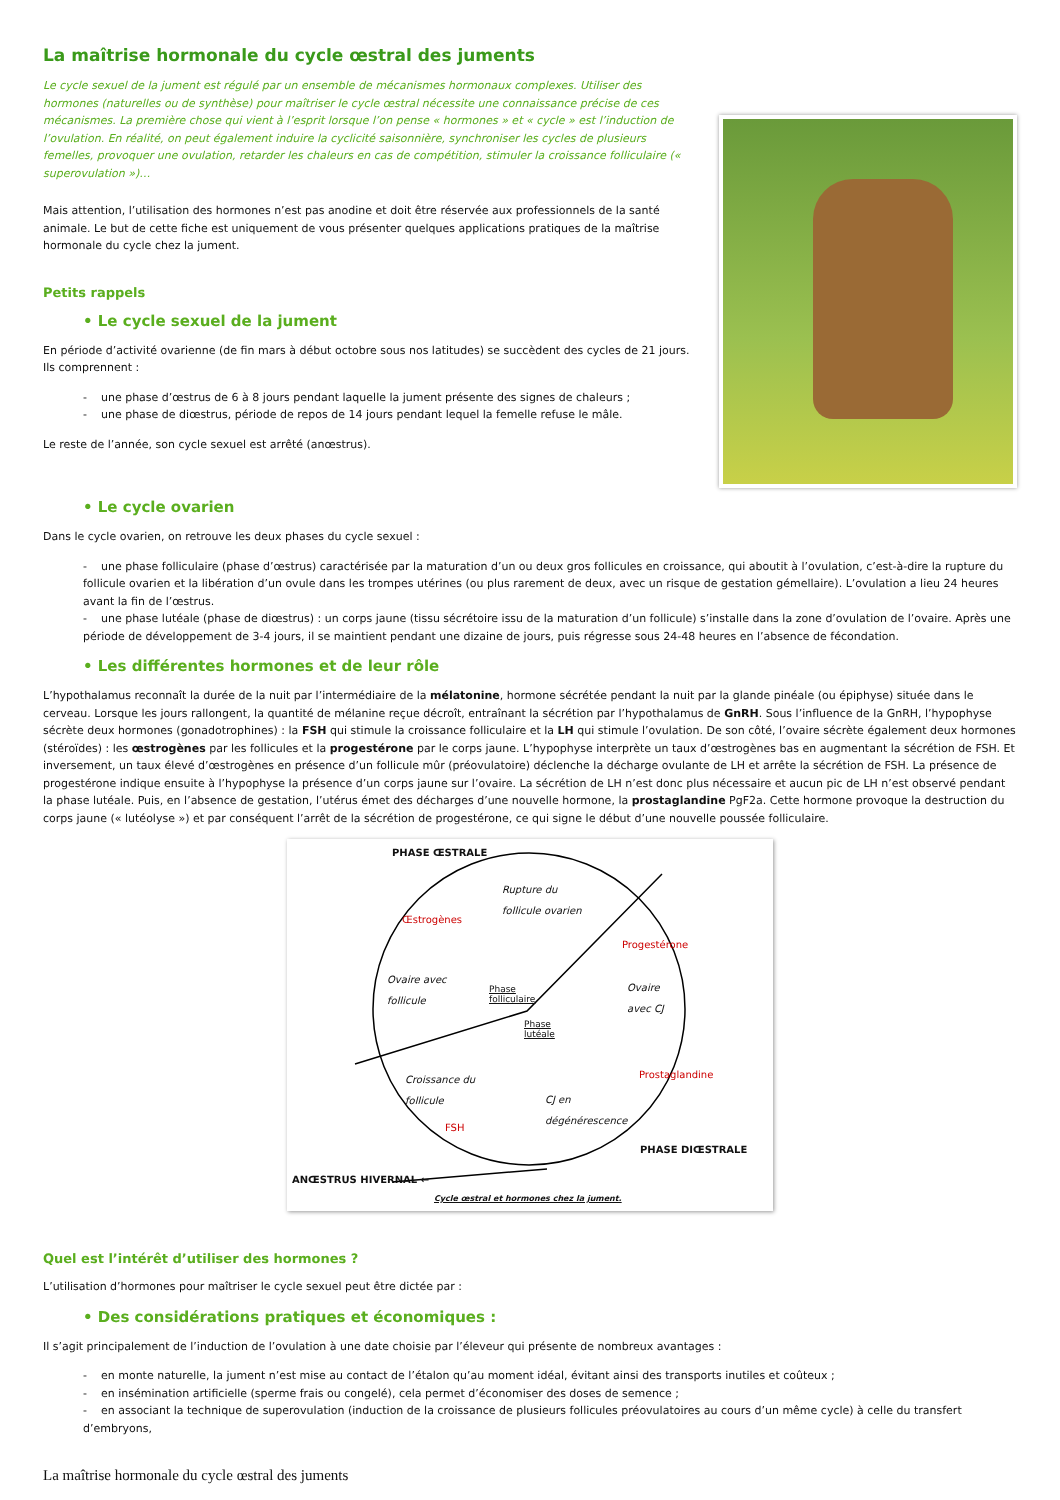La maîtrise hormonale du cycle œstral des juments
Le cycle sexuel de la jument est régulé par un ensemble de mécanismes hormonaux complexes. Utiliser des hormones (naturelles ou de synthèse) pour maîtriser le cycle œstral nécessite une connaissance précise de ces mécanismes. La première chose qui vient à l’esprit lorsque l’on pense « hormones » et « cycle » est l’induction de l’ovulation. En réalité, on peut également induire la cyclicité saisonnière, synchroniser les cycles de plusieurs femelles, provoquer une ovulation, retarder les chaleurs en cas de compétition, stimuler la croissance folliculaire (« superovulation »)…
Mais attention, l’utilisation des hormones n’est pas anodine et doit être réservée aux professionnels de la santé animale. Le but de cette fiche est uniquement de vous présenter quelques applications pratiques de la maîtrise hormonale du cycle chez la jument.
Petits rappels
• Le cycle sexuel de la jument
En période d’activité ovarienne (de fin mars à début octobre sous nos latitudes) se succèdent des cycles de 21 jours. Ils comprennent :
- une phase d’œstrus de 6 à 8 jours pendant laquelle la jument présente des signes de chaleurs ;
- une phase de diœstrus, période de repos de 14 jours pendant lequel la femelle refuse le mâle.
Le reste de l’année, son cycle sexuel est arrêté (anœstrus).
• Le cycle ovarien
Dans le cycle ovarien, on retrouve les deux phases du cycle sexuel :
- une phase folliculaire (phase d’œstrus) caractérisée par la maturation d’un ou deux gros follicules en croissance, qui aboutit à l’ovulation, c’est-à-dire la rupture du follicule ovarien et la libération d’un ovule dans les trompes utérines (ou plus rarement de deux, avec un risque de gestation gémellaire). L’ovulation a lieu 24 heures avant la fin de l’œstrus.
- une phase lutéale (phase de diœstrus) : un corps jaune (tissu sécrétoire issu de la maturation d’un follicule) s’installe dans la zone d’ovulation de l’ovaire. Après une période de développement de 3-4 jours, il se maintient pendant une dizaine de jours, puis régresse sous 24-48 heures en l’absence de fécondation.
• Les différentes hormones et de leur rôle
L’hypothalamus reconnaît la durée de la nuit par l’intermédiaire de la mélatonine, hormone sécrétée pendant la nuit par la glande pinéale (ou épiphyse) située dans le cerveau. Lorsque les jours rallongent, la quantité de mélanine reçue décroît, entraînant la sécrétion par l’hypothalamus de GnRH. Sous l’influence de la GnRH, l’hypophyse sécrète deux hormones (gonadotrophines) : la FSH qui stimule la croissance folliculaire et la LH qui stimule l’ovulation. De son côté, l’ovaire sécrète également deux hormones (stéroïdes) : les œstrogènes par les follicules et la progestérone par le corps jaune. L’hypophyse interprète un taux d’œstrogènes bas en augmentant la sécrétion de FSH. Et inversement, un taux élevé d’œstrogènes en présence d’un follicule mûr (préovulatoire) déclenche la décharge ovulante de LH et arrête la sécrétion de FSH. La présence de progestérone indique ensuite à l’hypophyse la présence d’un corps jaune sur l’ovaire. La sécrétion de LH n’est donc plus nécessaire et aucun pic de LH n’est observé pendant la phase lutéale. Puis, en l’absence de gestation, l’utérus émet des décharges d’une nouvelle hormone, la prostaglandine PgF2a. Cette hormone provoque la destruction du corps jaune (« lutéolyse ») et par conséquent l’arrêt de la sécrétion de progestérone, ce qui signe le début d’une nouvelle poussée folliculaire.
PHASE ŒSTRALE
Rupture du
follicule ovarien
Œstrogènes
Progestérone
Ovaire avec
follicule
Phase
folliculaire
Ovaire
avec CJ
Phase
lutéale
Croissance du
follicule
Prostaglandine
CJ en
dégénérescence
FSH
PHASE DIŒSTRALE
ANŒSTRUS HIVERNAL ←
Cycle œstral et hormones chez la jument.
Quel est l’intérêt d’utiliser des hormones ?
L’utilisation d’hormones pour maîtriser le cycle sexuel peut être dictée par :
• Des considérations pratiques et économiques :
Il s’agit principalement de l’induction de l’ovulation à une date choisie par l’éleveur qui présente de nombreux avantages :
- en monte naturelle, la jument n’est mise au contact de l’étalon qu’au moment idéal, évitant ainsi des transports inutiles et coûteux ;
- en insémination artificielle (sperme frais ou congelé), cela permet d’économiser des doses de semence ;
- en associant la technique de superovulation (induction de la croissance de plusieurs follicules préovulatoires au cours d’un même cycle) à celle du transfert d’embryons,
La maîtrise hormonale du cycle œstral des juments